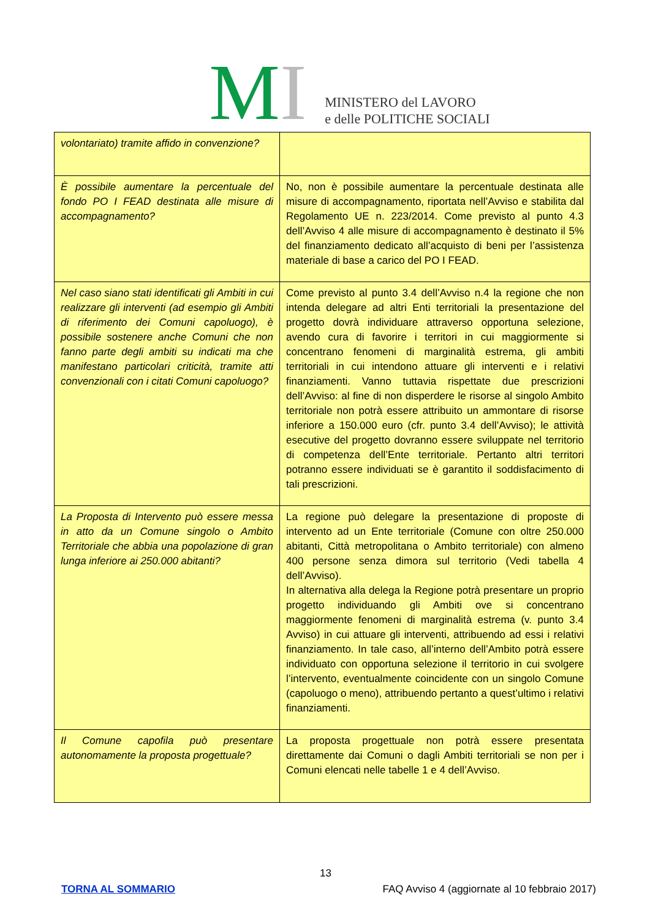MI
MINISTERO del LAVORO
e delle POLITICHE SOCIALI
| volontariato) tramite affido in convenzione? | |
| È possibile aumentare la percentuale del fondo PO I FEAD destinata alle misure di accompagnamento? | No, non è possibile aumentare la percentuale destinata alle misure di accompagnamento, riportata nell’Avviso e stabilita dal Regolamento UE n. 223/2014. Come previsto al punto 4.3 dell’Avviso 4 alle misure di accompagnamento è destinato il 5% del finanziamento dedicato all’acquisto di beni per l’assistenza materiale di base a carico del PO I FEAD. |
| Nel caso siano stati identificati gli Ambiti in cui realizzare gli interventi (ad esempio gli Ambiti di riferimento dei Comuni capoluogo), è possibile sostenere anche Comuni che non fanno parte degli ambiti su indicati ma che manifestano particolari criticità, tramite atti convenzionali con i citati Comuni capoluogo? | Come previsto al punto 3.4 dell’Avviso n.4 la regione che non intenda delegare ad altri Enti territoriali la presentazione del progetto dovrà individuare attraverso opportuna selezione, avendo cura di favorire i territori in cui maggiormente si concentrano fenomeni di marginalità estrema, gli ambiti territoriali in cui intendono attuare gli interventi e i relativi finanziamenti. Vanno tuttavia rispettate due prescrizioni dell’Avviso: al fine di non disperdere le risorse al singolo Ambito territoriale non potrà essere attribuito un ammontare di risorse inferiore a 150.000 euro (cfr. punto 3.4 dell’Avviso); le attività esecutive del progetto dovranno essere sviluppate nel territorio di competenza dell’Ente territoriale. Pertanto altri territori potranno essere individuati se è garantito il soddisfacimento di tali prescrizioni. |
| La Proposta di Intervento può essere messa in atto da un Comune singolo o Ambito Territoriale che abbia una popolazione di gran lunga inferiore ai 250.000 abitanti? | La regione può delegare la presentazione di proposte di intervento ad un Ente territoriale (Comune con oltre 250.000 abitanti, Città metropolitana o Ambito territoriale) con almeno 400 persone senza dimora sul territorio (Vedi tabella 4 dell’Avviso). In alternativa alla delega la Regione potrà presentare un proprio progetto individuando gli Ambiti ove si concentrano maggiormente fenomeni di marginalità estrema (v. punto 3.4 Avviso) in cui attuare gli interventi, attribuendo ad essi i relativi finanziamento. In tale caso, all’interno dell’Ambito potrà essere individuato con opportuna selezione il territorio in cui svolgere l’intervento, eventualmente coincidente con un singolo Comune (capoluogo o meno), attribuendo pertanto a quest’ultimo i relativi finanziamenti. |
| Il Comune capofila può presentare autonomamente la proposta progettuale? | La proposta progettuale non potrà essere presentata direttamente dai Comuni o dagli Ambiti territoriali se non per i Comuni elencati nelle tabelle 1 e 4 dell’Avviso. |
13
TORNA AL SOMMARIO FAQ Avviso 4 (aggiornate al 10 febbraio 2017)